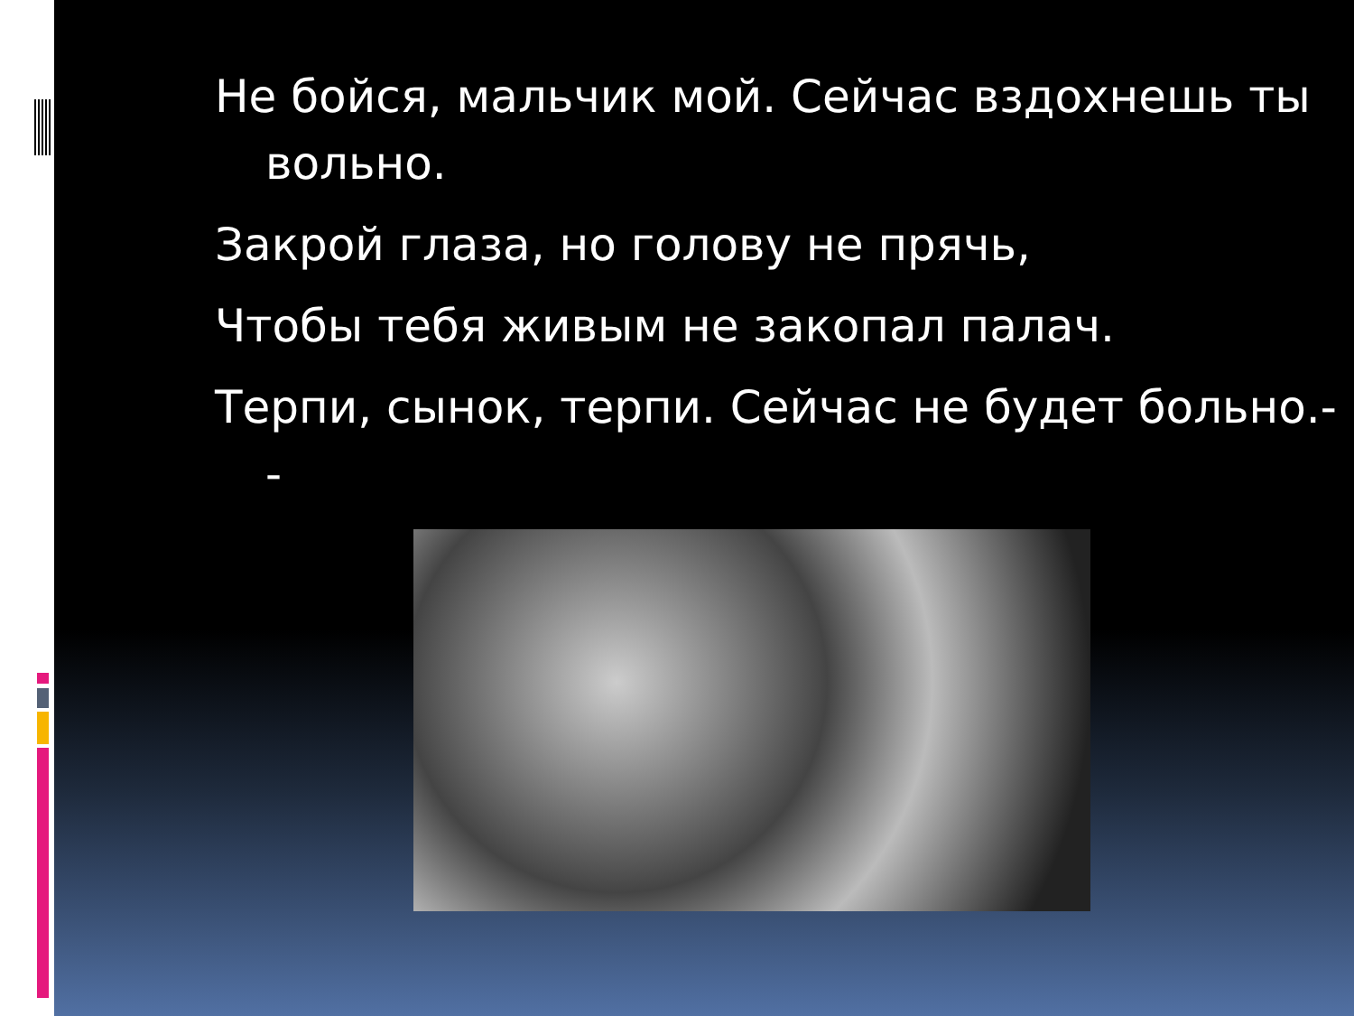Не бойся, мальчик мой. Сейчас вздохнешь ты вольно.
Закрой глаза, но голову не прячь,
Чтобы тебя живым не закопал палач.
Терпи, сынок, терпи. Сейчас не будет больно.--